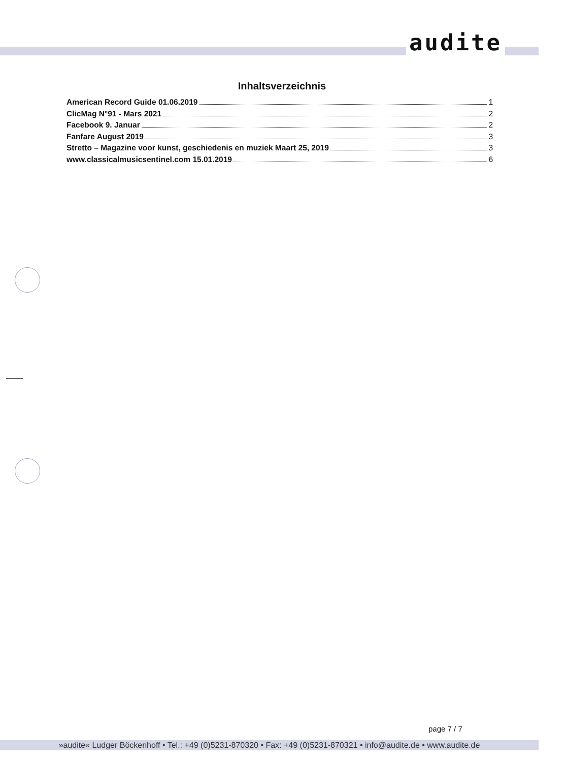audite
Inhaltsverzeichnis
American Record Guide 01.06.2019 1
ClicMag N°91 - Mars 2021 2
Facebook 9. Januar 2
Fanfare August 2019 3
Stretto – Magazine voor kunst, geschiedenis en muziek Maart 25, 2019 3
www.classicalmusicsentinel.com 15.01.2019 6
page 7 / 7
»audite« Ludger Böckenhoff • Tel.: +49 (0)5231-870320 • Fax: +49 (0)5231-870321 • info@audite.de • www.audite.de